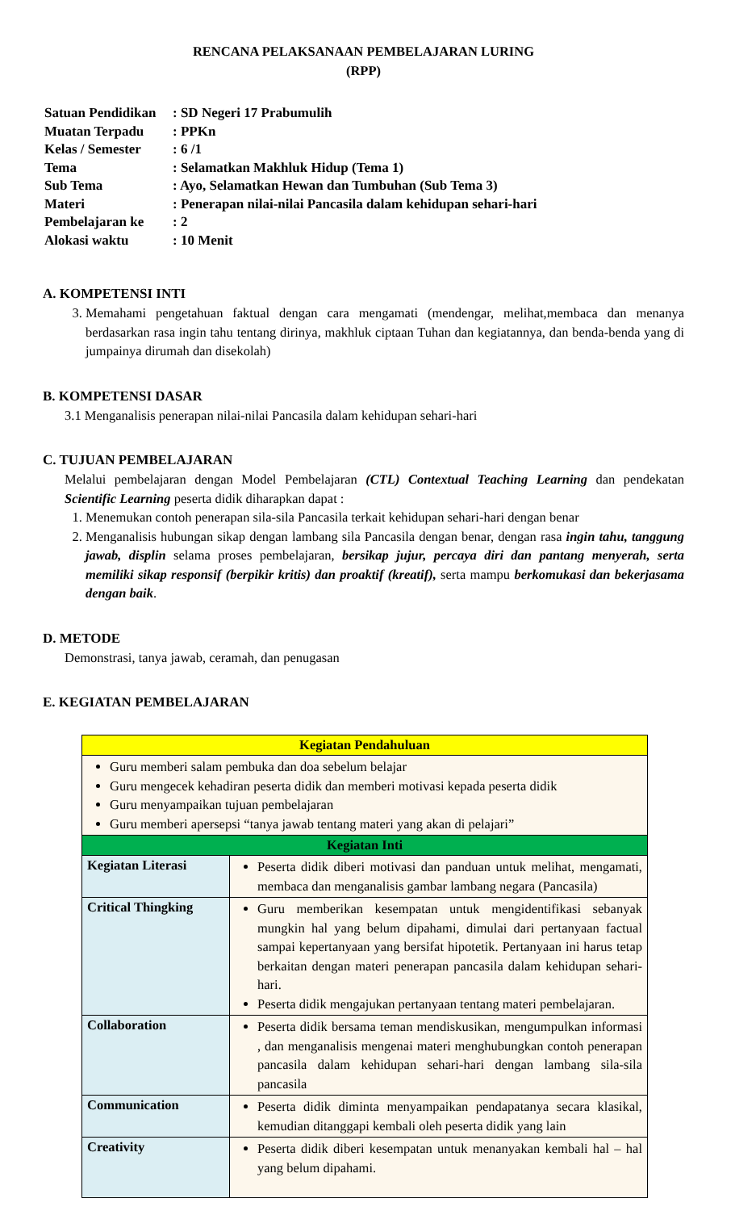RENCANA PELAKSANAAN PEMBELAJARAN LURING
(RPP)
| Satuan Pendidikan | : SD Negeri 17 Prabumulih |
| Muatan Terpadu | : PPKn |
| Kelas / Semester | : 6 /1 |
| Tema | : Selamatkan Makhluk Hidup (Tema 1) |
| Sub Tema | : Ayo, Selamatkan Hewan dan Tumbuhan (Sub Tema 3) |
| Materi | : Penerapan nilai-nilai Pancasila dalam kehidupan sehari-hari |
| Pembelajaran ke | : 2 |
| Alokasi waktu | : 10 Menit |
A. KOMPETENSI INTI
3. Memahami pengetahuan faktual dengan cara mengamati (mendengar, melihat,membaca dan menanya berdasarkan rasa ingin tahu tentang dirinya, makhluk ciptaan Tuhan dan kegiatannya, dan benda-benda yang di jumpainya dirumah dan disekolah)
B. KOMPETENSI DASAR
3.1 Menganalisis penerapan nilai-nilai Pancasila dalam kehidupan sehari-hari
C. TUJUAN PEMBELAJARAN
Melalui pembelajaran dengan Model Pembelajaran (CTL) Contextual Teaching Learning dan pendekatan Scientific Learning peserta didik diharapkan dapat :
1. Menemukan contoh penerapan sila-sila Pancasila terkait kehidupan sehari-hari dengan benar
2. Menganalisis hubungan sikap dengan lambang sila Pancasila dengan benar, dengan rasa ingin tahu, tanggung jawab, displin selama proses pembelajaran, bersikap jujur, percaya diri dan pantang menyerah, serta memiliki sikap responsif (berpikir kritis) dan proaktif (kreatif), serta mampu berkomukasi dan bekerjasama dengan baik.
D. METODE
Demonstrasi, tanya jawab, ceramah, dan penugasan
E. KEGIATAN PEMBELAJARAN
| Kegiatan Pendahuluan | |
| --- | --- |
| Guru memberi salam pembuka dan doa sebelum belajar Guru mengecek kehadiran peserta didik dan memberi motivasi kepada peserta didik Guru menyampaikan tujuan pembelajaran Guru memberi apersepsi “tanya jawab tentang materi yang akan di pelajari” | |
| Kegiatan Inti | |
| Kegiatan Literasi | Peserta didik diberi motivasi dan panduan untuk melihat, mengamati, membaca dan menganalisis gambar lambang negara (Pancasila) |
| Critical Thingking | Guru memberikan kesempatan untuk mengidentifikasi sebanyak mungkin hal yang belum dipahami, dimulai dari pertanyaan factual sampai kepertanyaan yang bersifat hipotetik. Pertanyaan ini harus tetap berkaitan dengan materi penerapan pancasila dalam kehidupan sehari-hari. Peserta didik mengajukan pertanyaan tentang materi pembelajaran. |
| Collaboration | Peserta didik bersama teman mendiskusikan, mengumpulkan informasi , dan menganalisis mengenai materi menghubungkan contoh penerapan pancasila dalam kehidupan sehari-hari dengan lambang sila-sila pancasila |
| Communication | Peserta didik diminta menyampaikan pendapatanya secara klasikal, kemudian ditanggapi kembali oleh peserta didik yang lain |
| Creativity | Peserta didik diberi kesempatan untuk menanyakan kembali hal – hal yang belum dipahami. |